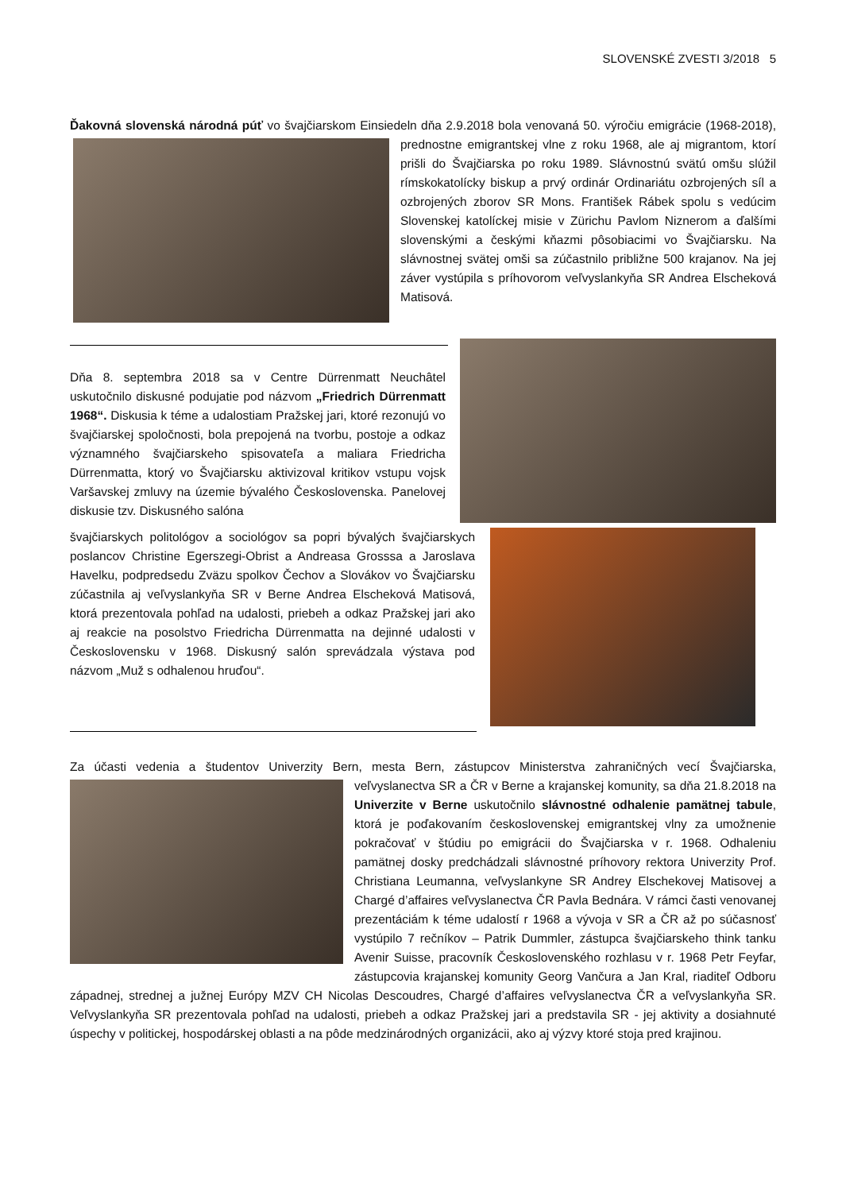SLOVENSKÉ ZVESTI 3/2018 5
Ďakovná slovenská národná púť vo švajčiarskom Einsiedeln dňa 2.9.2018 bola venovaná 50. výročiu emigrácie (1968-2018), prednostne emigrantskej vlne z roku 1968, ale aj migrantom, ktorí prišli do Švajčiarska po roku 1989. Slávnostnú svätú omšu slúžil rímskokatolícky biskup a prvý ordinár Ordinariátu ozbrojených síl a ozbrojených zborov SR Mons. František Rábek spolu s vedúcim Slovenskej katolíckej misie v Zürichu Pavlom Niznerom a ďalšími slovenskými a českými kňazmi pôsobiacimi vo Švajčiarsku. Na slávnostnej svätej omši sa zúčastnilo približne 500 krajanov. Na jej záver vystúpila s príhovorom veľvyslankyňa SR Andrea Elscheková Matisová.
Dňa 8. septembra 2018 sa v Centre Dürrenmatt Neuchâtel uskutočnilo diskusné podujatie pod názvom „Friedrich Dürrenmatt 1968“. Diskusia k téme a udalostiam Pražskej jari, ktoré rezonujú vo švajčiarskej spoločnosti, bola prepojená na tvorbu, postoje a odkaz významného švajčiarskeho spisovateľa a maliara Friedricha Dürrenmatta, ktorý vo Švajčiarsku aktivizoval kritikov vstupu vojsk Varšavskej zmluvy na územie bývalého Československa. Panelovej diskusie tzv. Diskusného salóna
švajčiarskych politológov a sociológov sa popri bývalých švajčiarskych poslancov Christine Egerszegi-Obrist a Andreasa Grosssa a Jaroslava Havelku, podpredsedu Zväzu spolkov Čechov a Slovákov vo Švajčiarsku zúčastnila aj veľvyslankyňa SR v Berne Andrea Elscheková Matisová, ktorá prezentovala pohľad na udalosti, priebeh a odkaz Pražskej jari ako aj reakcie na posolstvo Friedricha Dürrenmatta na dejinné udalosti v Československu v 1968. Diskusný salón sprevádzala výstava pod názvom „Muž s odhalenou hruďou“.
Za účasti vedenia a študentov Univerzity Bern, mesta Bern, zástupcov Ministerstva zahraničných vecí Švajčiarska, veľvyslanectva SR a ČR v Berne a krajanskej komunity, sa dňa 21.8.2018 na Univerzite v Berne uskutočnilo slávnostné odhalenie pamätnej tabule, ktorá je poďakovaním československej emigrantskej vlny za umožnenie pokračovať v štúdiu po emigrácii do Švajčiarska v r. 1968. Odhaleniu pamätnej dosky predchádzali slávnostné príhovory rektora Univerzity Prof. Christiana Leumanna, veľvyslankyne SR Andrey Elschekovej Matisovej a Chargé d’affaires veľvyslanectva ČR Pavla Bednára. V rámci časti venovanej prezentáciám k téme udalostí r 1968 a vývoja v SR a ČR až po súčasnosť vystúpilo 7 rečníkov – Patrik Dummler, zástupca švajčiarskeho think tanku Avenir Suisse, pracovník Československého rozhlasu v r. 1968 Petr Feyfar, zástupcovia krajanskej komunity Georg Vančura a Jan Kral, riaditeľ Odboru západnej, strednej a južnej Európy MZV CH Nicolas Descoudres, Chargé d’affaires veľvyslanectva ČR a veľvyslankyňa SR. Veľvyslankyňa SR prezentovala pohľad na udalosti, priebeh a odkaz Pražskej jari a predstavila SR - jej aktivity a dosiahnuté úspechy v politickej, hospodárskej oblasti a na pôde medzinárodných organizácii, ako aj výzvy ktoré stoja pred krajinou.